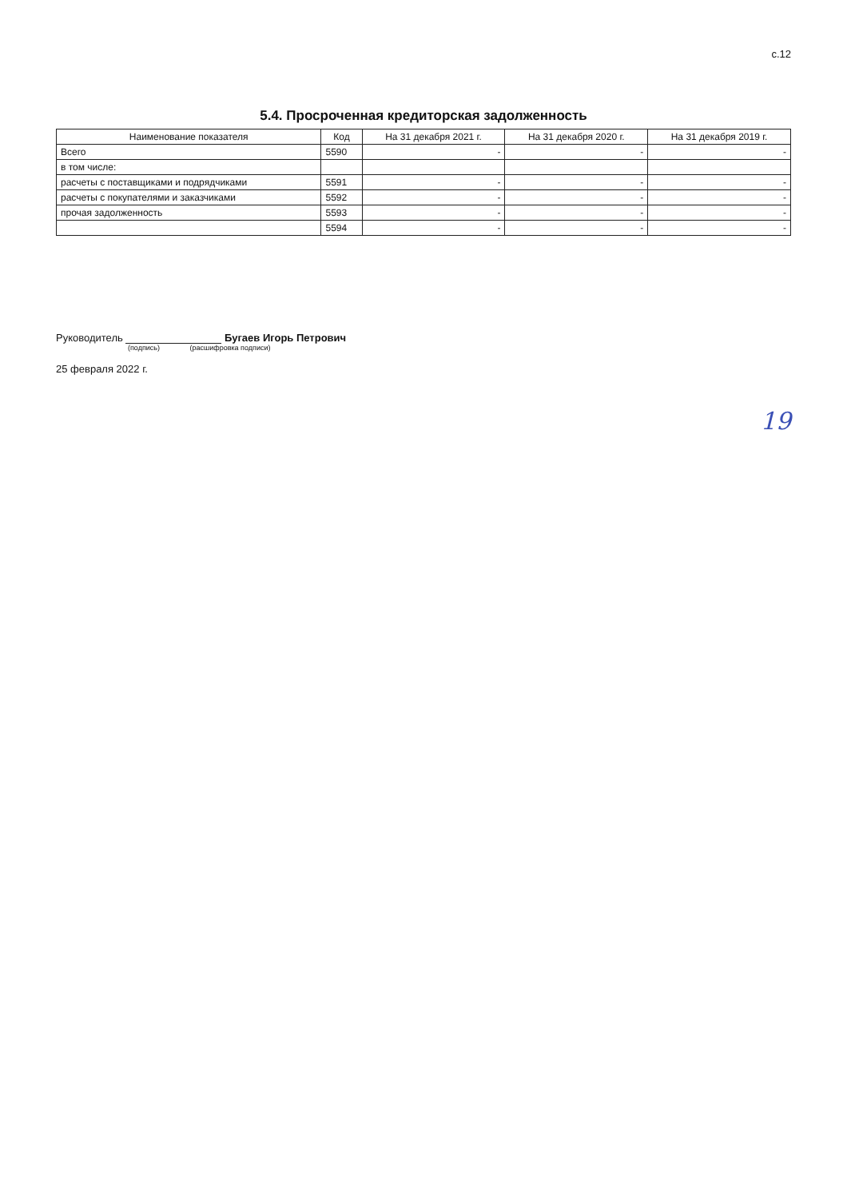с.12
5.4. Просроченная кредиторская задолженность
| Наименование показателя | Код | На 31 декабря 2021 г. | На 31 декабря 2020 г. | На 31 декабря 2019 г. |
| --- | --- | --- | --- | --- |
| Всего | 5590 | - | - | - |
| в том числе: | | | | |
| расчеты с поставщиками и подрядчиками | 5591 | - | - | - |
| расчеты с покупателями и заказчиками | 5592 | - | - | - |
| прочая задолженность | 5593 | - | - | - |
| | 5594 | - | - | - |
Руководитель Бугаев Игорь Петрович
(подпись) (расшифровка подписи)
25 февраля 2022 г.
19